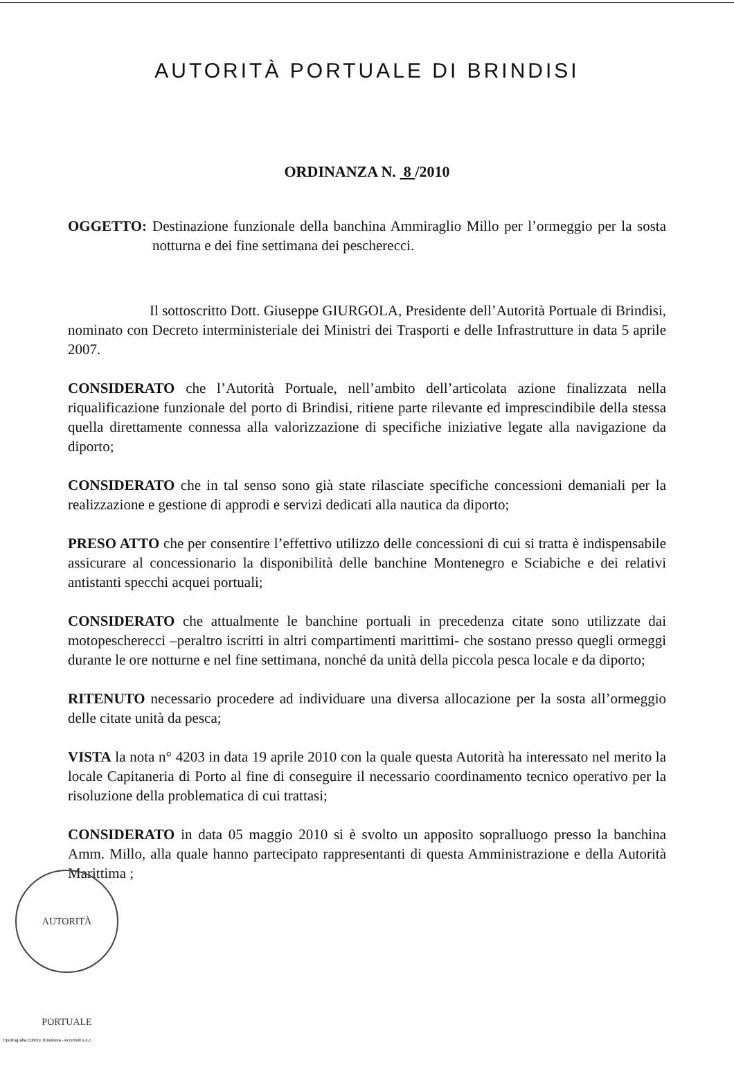AUTORITÀ PORTUALE DI BRINDISI
ORDINANZA N. 8 /2010
OGGETTO: Destinazione funzionale della banchina Ammiraglio Millo per l’ormeggio per la sosta notturna e dei fine settimana dei pescherecci.
Il sottoscritto Dott. Giuseppe GIURGOLA, Presidente dell’Autorità Portuale di Brindisi, nominato con Decreto interministeriale dei Ministri dei Trasporti e delle Infrastrutture in data 5 aprile 2007.
CONSIDERATO che l’Autorità Portuale, nell’ambito dell’articolata azione finalizzata nella riqualificazione funzionale del porto di Brindisi, ritiene parte rilevante ed imprescindibile della stessa quella direttamente connessa alla valorizzazione di specifiche iniziative legate alla navigazione da diporto;
CONSIDERATO che in tal senso sono già state rilasciate specifiche concessioni demaniali per la realizzazione e gestione di approdi e servizi dedicati alla nautica da diporto;
PRESO ATTO che per consentire l’effettivo utilizzo delle concessioni di cui si tratta è indispensabile assicurare al concessionario la disponibilità delle banchine Montenegro e Sciabiche e dei relativi antistanti specchi acquei portuali;
CONSIDERATO che attualmente le banchine portuali in precedenza citate sono utilizzate dai motopescherecci –peraltro iscritti in altri compartimenti marittimi- che sostano presso quegli ormeggi durante le ore notturne e nel fine settimana, nonché da unità della piccola pesca locale e da diporto;
RITENUTO necessario procedere ad individuare una diversa allocazione per la sosta all’ormeggio delle citate unità da pesca;
VISTA la nota n° 4203 in data 19 aprile 2010 con la quale questa Autorità ha interessato nel merito la locale Capitaneria di Porto al fine di conseguire il necessario coordinamento tecnico operativo per la risoluzione della problematica di cui trattasi;
CONSIDERATO in data 05 maggio 2010 si è svolto un apposito sopralluogo presso la banchina Amm. Millo, alla quale hanno partecipato rappresentanti di questa Amministrazione e della Autorità Marittima ;
AUTORITÀ PORTUALE
Tipolitografia Editrice Brindisina - Accettulli s.n.c.